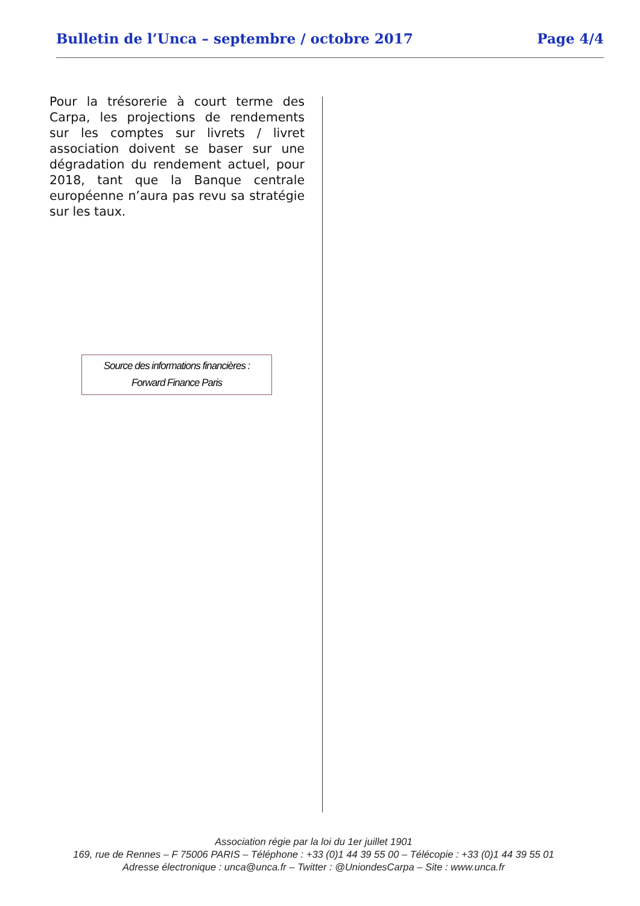Bulletin de l’Unca – septembre / octobre 2017 Page 4/4
Pour la trésorerie à court terme des Carpa, les projections de rendements sur les comptes sur livrets / livret association doivent se baser sur une dégradation du rendement actuel, pour 2018, tant que la Banque centrale européenne n’aura pas revu sa stratégie sur les taux.
Source des informations financières :
Forward Finance Paris
Association régie par la loi du 1er juillet 1901
169, rue de Rennes – F 75006 PARIS – Téléphone : +33 (0)1 44 39 55 00 – Télécopie : +33 (0)1 44 39 55 01
Adresse électronique : unca@unca.fr – Twitter : @UniondesCarpa – Site : www.unca.fr